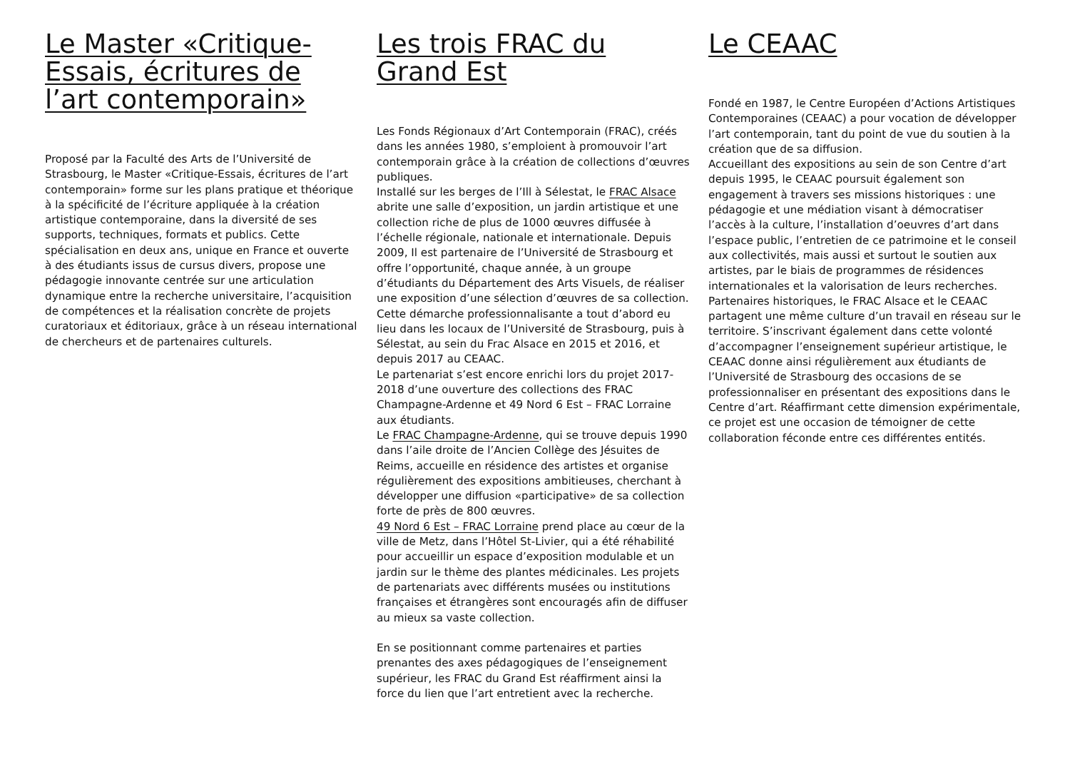Le Master «Critique-Essais, écritures de l’art contemporain»
Proposé par la Faculté des Arts de l’Université de Strasbourg, le Master «Critique-Essais, écritures de l’art contemporain» forme sur les plans pratique et théorique à la spécificité de l’écriture appliquée à la création artistique contemporaine, dans la diversité de ses supports, techniques, formats et publics. Cette spécialisation en deux ans, unique en France et ouverte à des étudiants issus de cursus divers, propose une pédagogie innovante centrée sur une articulation dynamique entre la recherche universitaire, l’acquisition de compétences et la réalisation concrète de projets curatoriaux et éditoriaux, grâce à un réseau international de chercheurs et de partenaires culturels.
Les trois FRAC du Grand Est
Les Fonds Régionaux d’Art Contemporain (FRAC), créés dans les années 1980, s’emploient à promouvoir l’art contemporain grâce à la création de collections d’œuvres publiques.
Installé sur les berges de l’Ill à Sélestat, le FRAC Alsace abrite une salle d’exposition, un jardin artistique et une collection riche de plus de 1000 œuvres diffusée à l’échelle régionale, nationale et internationale. Depuis 2009, Il est partenaire de l’Université de Strasbourg et offre l’opportunité, chaque année, à un groupe d’étudiants du Département des Arts Visuels, de réaliser une exposition d’une sélection d’œuvres de sa collection. Cette démarche professionnalisante a tout d’abord eu lieu dans les locaux de l’Université de Strasbourg, puis à Sélestat, au sein du Frac Alsace en 2015 et 2016, et depuis 2017 au CEAAC.
Le partenariat s’est encore enrichi lors du projet 2017-2018 d’une ouverture des collections des FRAC Champagne-Ardenne et 49 Nord 6 Est – FRAC Lorraine aux étudiants.
Le FRAC Champagne-Ardenne, qui se trouve depuis 1990 dans l’aile droite de l’Ancien Collège des Jésuites de Reims, accueille en résidence des artistes et organise régulièrement des expositions ambitieuses, cherchant à développer une diffusion «participative» de sa collection forte de près de 800 œuvres.
49 Nord 6 Est – FRAC Lorraine prend place au cœur de la ville de Metz, dans l’Hôtel St-Livier, qui a été réhabilité pour accueillir un espace d’exposition modulable et un jardin sur le thème des plantes médicinales. Les projets de partenariats avec différents musées ou institutions françaises et étrangères sont encouragés afin de diffuser au mieux sa vaste collection.
En se positionnant comme partenaires et parties prenantes des axes pédagogiques de l’enseignement supérieur, les FRAC du Grand Est réaffirment ainsi la force du lien que l’art entretient avec la recherche.
Le CEAAC
Fondé en 1987, le Centre Européen d’Actions Artistiques Contemporaines (CEAAC) a pour vocation de développer l’art contemporain, tant du point de vue du soutien à la création que de sa diffusion.
Accueillant des expositions au sein de son Centre d’art depuis 1995, le CEAAC poursuit également son engagement à travers ses missions historiques : une pédagogie et une médiation visant à démocratiser l’accès à la culture, l’installation d’oeuvres d’art dans l’espace public, l’entretien de ce patrimoine et le conseil aux collectivités, mais aussi et surtout le soutien aux artistes, par le biais de programmes de résidences internationales et la valorisation de leurs recherches.
Partenaires historiques, le FRAC Alsace et le CEAAC partagent une même culture d’un travail en réseau sur le territoire. S’inscrivant également dans cette volonté d’accompagner l’enseignement supérieur artistique, le CEAAC donne ainsi régulièrement aux étudiants de l’Université de Strasbourg des occasions de se professionnaliser en présentant des expositions dans le Centre d’art. Réaffirmant cette dimension expérimentale, ce projet est une occasion de témoigner de cette collaboration féconde entre ces différentes entités.